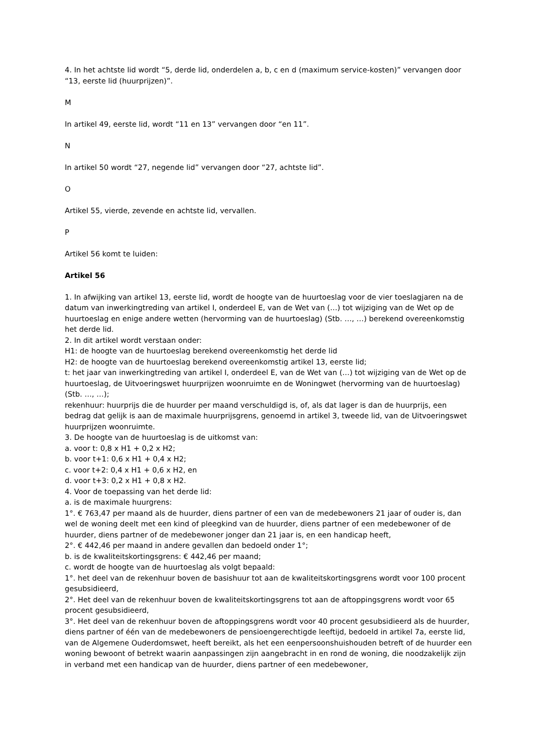4. In het achtste lid wordt “5, derde lid, onderdelen a, b, c en d (maximum service-kosten)” vervangen door “13, eerste lid (huurprijzen)”.
M
In artikel 49, eerste lid, wordt “11 en 13” vervangen door “en 11”.
N
In artikel 50 wordt “27, negende lid” vervangen door “27, achtste lid”.
O
Artikel 55, vierde, zevende en achtste lid, vervallen.
P
Artikel 56 komt te luiden:
Artikel 56
1. In afwijking van artikel 13, eerste lid, wordt de hoogte van de huurtoeslag voor de vier toeslagjaren na de datum van inwerkingtreding van artikel I, onderdeel E, van de Wet van (…) tot wijziging van de Wet op de huurtoeslag en enige andere wetten (hervorming van de huurtoeslag) (Stb. …, …) berekend overeenkomstig het derde lid.
2. In dit artikel wordt verstaan onder:
H1: de hoogte van de huurtoeslag berekend overeenkomstig het derde lid
H2: de hoogte van de huurtoeslag berekend overeenkomstig artikel 13, eerste lid;
t: het jaar van inwerkingtreding van artikel I, onderdeel E, van de Wet van (…) tot wijziging van de Wet op de huurtoeslag, de Uitvoeringswet huurprijzen woonruimte en de Woningwet (hervorming van de huurtoeslag) (Stb. …, …);
rekenhuur: huurprijs die de huurder per maand verschuldigd is, of, als dat lager is dan de huurprijs, een bedrag dat gelijk is aan de maximale huurprijsgrens, genoemd in artikel 3, tweede lid, van de Uitvoeringswet huurprijzen woonruimte.
3. De hoogte van de huurtoeslag is de uitkomst van:
a. voor t: 0,8 x H1 + 0,2 x H2;
b. voor t+1: 0,6 x H1 + 0,4 x H2;
c. voor t+2: 0,4 x H1 + 0,6 x H2, en
d. voor t+3: 0,2 x H1 + 0,8 x H2.
4. Voor de toepassing van het derde lid:
a. is de maximale huurgrens:
1°. € 763,47 per maand als de huurder, diens partner of een van de medebewoners 21 jaar of ouder is, dan wel de woning deelt met een kind of pleegkind van de huurder, diens partner of een medebewoner of de huurder, diens partner of de medebewoner jonger dan 21 jaar is, en een handicap heeft,
2°. € 442,46 per maand in andere gevallen dan bedoeld onder 1°;
b. is de kwaliteitskortingsgrens: € 442,46 per maand;
c. wordt de hoogte van de huurtoeslag als volgt bepaald:
1°. het deel van de rekenhuur boven de basishuur tot aan de kwaliteitskortingsgrens wordt voor 100 procent gesubsidieerd,
2°. Het deel van de rekenhuur boven de kwaliteitskortingsgrens tot aan de aftoppingsgrens wordt voor 65 procent gesubsidieerd,
3°. Het deel van de rekenhuur boven de aftoppingsgrens wordt voor 40 procent gesubsidieerd als de huurder, diens partner of één van de medebewoners de pensioengerechtigde leeftijd, bedoeld in artikel 7a, eerste lid, van de Algemene Ouderdomswet, heeft bereikt, als het een eenpersoonshuishouden betreft of de huurder een woning bewoont of betrekt waarin aanpassingen zijn aangebracht in en rond de woning, die noodzakelijk zijn in verband met een handicap van de huurder, diens partner of een medebewoner,